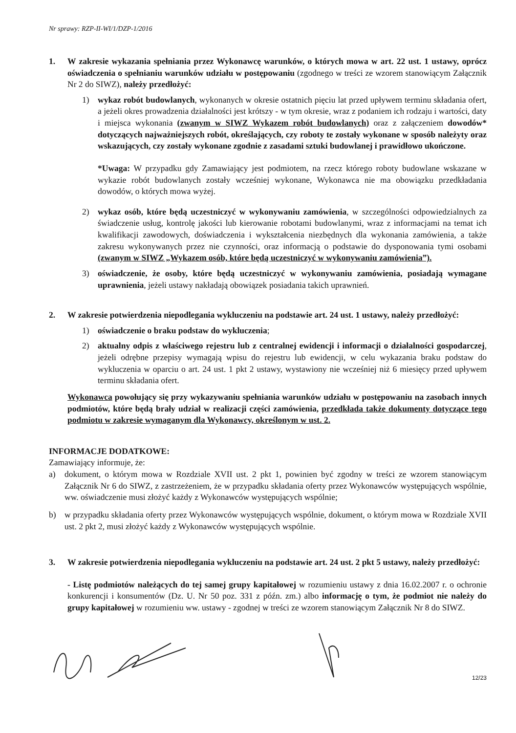Nr sprawy: RZP-II-WI/1/DZP-1/2016
1. W zakresie wykazania spełniania przez Wykonawcę warunków, o których mowa w art. 22 ust. 1 ustawy, oprócz oświadczenia o spełnianiu warunków udziału w postępowaniu (zgodnego w treści ze wzorem stanowiącym Załącznik Nr 2 do SIWZ), należy przedłożyć:
1) wykaz robót budowlanych, wykonanych w okresie ostatnich pięciu lat przed upływem terminu składania ofert, a jeżeli okres prowadzenia działalności jest krótszy - w tym okresie, wraz z podaniem ich rodzaju i wartości, daty i miejsca wykonania (zwanym w SIWZ Wykazem robót budowlanych) oraz z załączeniem dowodów* dotyczących najważniejszych robót, określających, czy roboty te zostały wykonane w sposób należyty oraz wskazujących, czy zostały wykonane zgodnie z zasadami sztuki budowlanej i prawidłowo ukończone.
*Uwaga: W przypadku gdy Zamawiający jest podmiotem, na rzecz którego roboty budowlane wskazane w wykazie robót budowlanych zostały wcześniej wykonane, Wykonawca nie ma obowiązku przedkładania dowodów, o których mowa wyżej.
2) wykaz osób, które będą uczestniczyć w wykonywaniu zamówienia, w szczególności odpowiedzialnych za świadczenie usług, kontrolę jakości lub kierowanie robotami budowlanymi, wraz z informacjami na temat ich kwalifikacji zawodowych, doświadczenia i wykształcenia niezbędnych dla wykonania zamówienia, a także zakresu wykonywanych przez nie czynności, oraz informacją o podstawie do dysponowania tymi osobami (zwanym w SIWZ „Wykazem osób, które będą uczestniczyć w wykonywaniu zamówienia”).
3) oświadczenie, że osoby, które będą uczestniczyć w wykonywaniu zamówienia, posiadają wymagane uprawnienia, jeżeli ustawy nakładają obowiązek posiadania takich uprawnień.
2. W zakresie potwierdzenia niepodlegania wykluczeniu na podstawie art. 24 ust. 1 ustawy, należy przedłożyć:
1) oświadczenie o braku podstaw do wykluczenia;
2) aktualny odpis z właściwego rejestru lub z centralnej ewidencji i informacji o działalności gospodarczej, jeżeli odrębne przepisy wymagają wpisu do rejestru lub ewidencji, w celu wykazania braku podstaw do wykluczenia w oparciu o art. 24 ust. 1 pkt 2 ustawy, wystawiony nie wcześniej niż 6 miesięcy przed upływem terminu składania ofert.
Wykonawca powołujący się przy wykazywaniu spełniania warunków udziału w postępowaniu na zasobach innych podmiotów, które będą brały udział w realizacji części zamówienia, przedkłada także dokumenty dotyczące tego podmiotu w zakresie wymaganym dla Wykonawcy, określonym w ust. 2.
INFORMACJE DODATKOWE:
Zamawiający informuje, że:
a) dokument, o którym mowa w Rozdziale XVII ust. 2 pkt 1, powinien być zgodny w treści ze wzorem stanowiącym Załącznik Nr 6 do SIWZ, z zastrzeżeniem, że w przypadku składania oferty przez Wykonawców występujących wspólnie, ww. oświadczenie musi złożyć każdy z Wykonawców występujących wspólnie;
b) w przypadku składania oferty przez Wykonawców występujących wspólnie, dokument, o którym mowa w Rozdziale XVII ust. 2 pkt 2, musi złożyć każdy z Wykonawców występujących wspólnie.
3. W zakresie potwierdzenia niepodlegania wykluczeniu na podstawie art. 24 ust. 2 pkt 5 ustawy, należy przedłożyć:
- Listę podmiotów należących do tej samej grupy kapitałowej w rozumieniu ustawy z dnia 16.02.2007 r. o ochronie konkurencji i konsumentów (Dz. U. Nr 50 poz. 331 z późn. zm.) albo informację o tym, że podmiot nie należy do grupy kapitałowej w rozumieniu ww. ustawy - zgodnej w treści ze wzorem stanowiącym Załącznik Nr 8 do SIWZ.
12/23